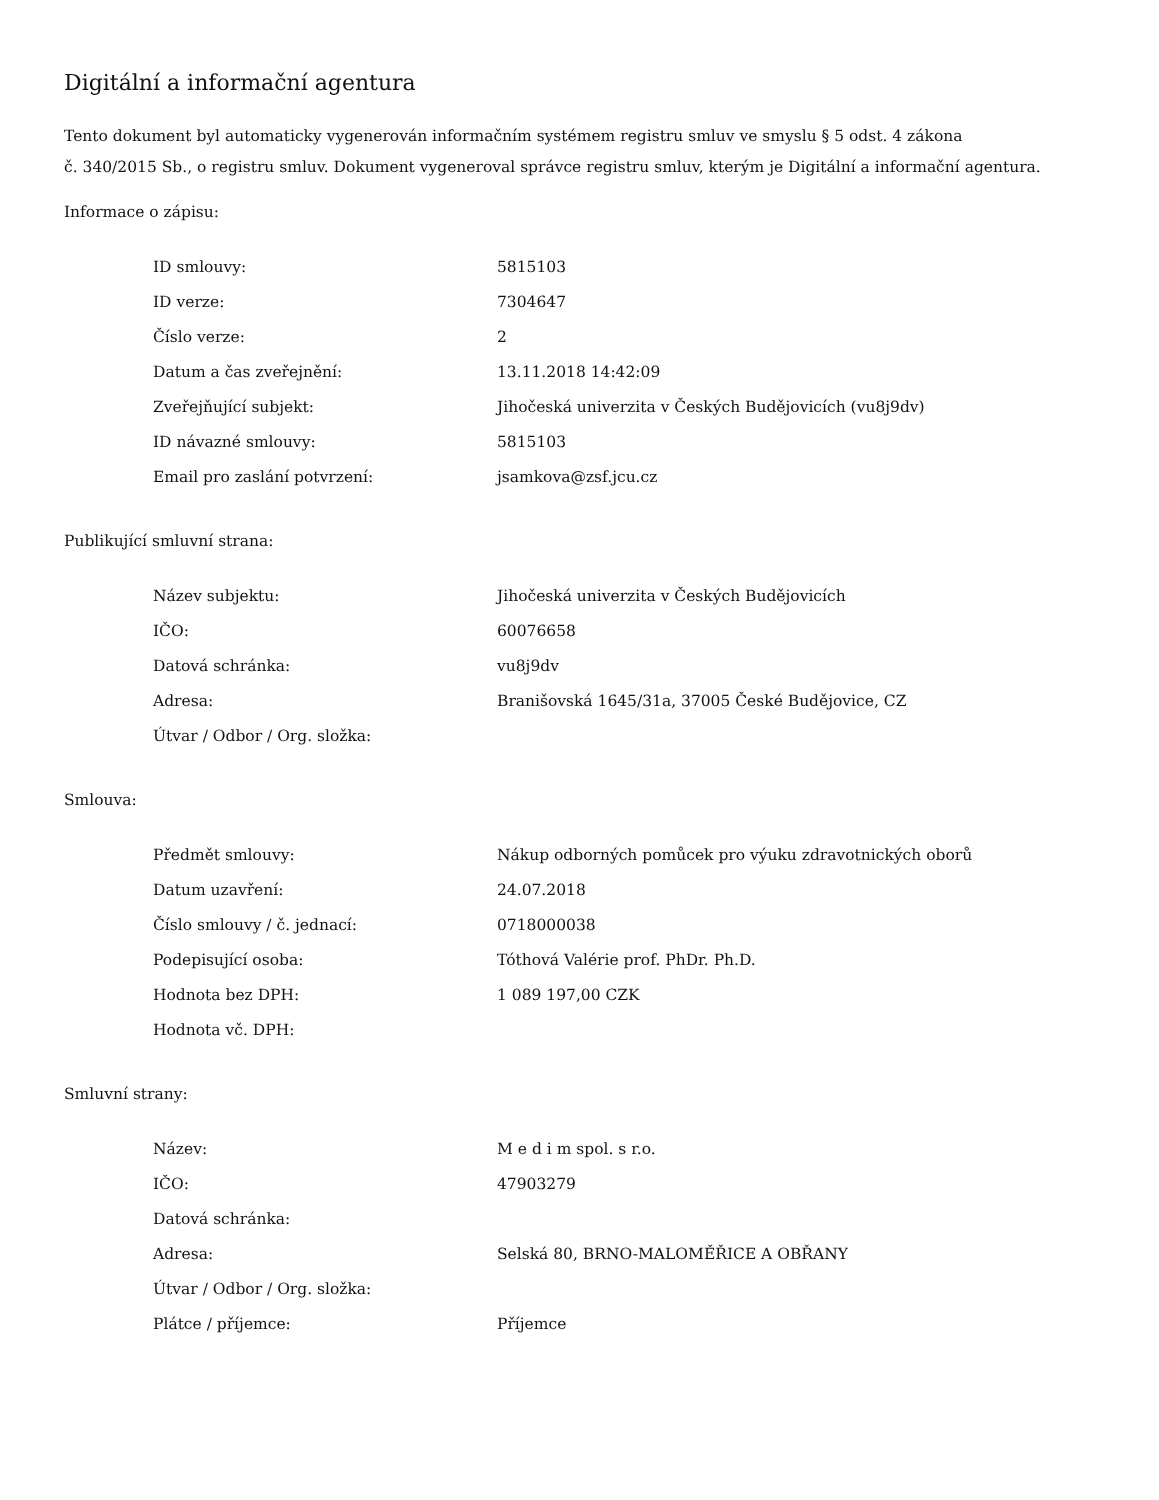Digitální a informační agentura
Tento dokument byl automaticky vygenerován informačním systémem registru smluv ve smyslu § 5 odst. 4 zákona
č. 340/2015 Sb., o registru smluv. Dokument vygeneroval správce registru smluv, kterým je Digitální a informační agentura.
Informace o zápisu:
| ID smlouvy: | 5815103 |
| ID verze: | 7304647 |
| Číslo verze: | 2 |
| Datum a čas zveřejnění: | 13.11.2018 14:42:09 |
| Zveřejňující subjekt: | Jihočeská univerzita v Českých Budějovicích (vu8j9dv) |
| ID návazné smlouvy: | 5815103 |
| Email pro zaslání potvrzení: | jsamkova@zsf.jcu.cz |
Publikující smluvní strana:
| Název subjektu: | Jihočeská univerzita v Českých Budějovicích |
| IČO: | 60076658 |
| Datová schránka: | vu8j9dv |
| Adresa: | Branišovská 1645/31a, 37005 České Budějovice, CZ |
| Útvar / Odbor / Org. složka: | |
Smlouva:
| Předmět smlouvy: | Nákup odborných pomůcek pro výuku zdravotnických oborů |
| Datum uzavření: | 24.07.2018 |
| Číslo smlouvy / č. jednací: | 0718000038 |
| Podepisující osoba: | Tóthová Valérie prof. PhDr. Ph.D. |
| Hodnota bez DPH: | 1 089 197,00 CZK |
| Hodnota vč. DPH: | |
Smluvní strany:
| Název: | M e d i m spol. s r.o. |
| IČO: | 47903279 |
| Datová schránka: | |
| Adresa: | Selská 80, BRNO-MALOMĚŘICE A OBŘANY |
| Útvar / Odbor / Org. složka: | |
| Plátce / příjemce: | Příjemce |